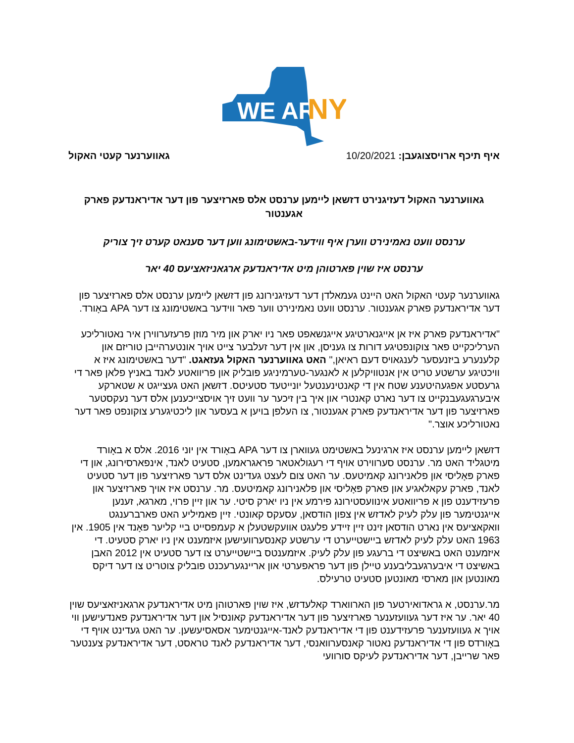WE ARE
NY
איף תיכף ארויסצוגעבן: 10/20/2021
גאווערנער קעטי האקול
גאווערנער האקול דעזיגנירט דזשאן ליימען ערנסט אלס פארזיצער פון דער אדיראנדעק פארק אגענטור
ערנסט וועט נאמינירט ווערן איף ווידער-באשטימונג ווען דער סענאט קערט זיך צוריק
ערנסט איז שוין פארטוהן מיט אדיראנדעק ארגאניזאציעס 40 יאר
גאווערנער קעטי האקול האט היינט געמאלדן דער דעזיגנירונג פון דזשאן ליימען ערנסט אלס פארזיצער פון דער אדיראנדעק פארק אגענטור. ערנסט וועט נאמינירט ווער פאר ווידער באשטימונג צו דער APA באָורד.
"אדיראנדעק פארק איז אן אייגנארטיגע אייגנשאפט פאר ניו יארק און מיר מוזן פרעזערווירן איר נאטורליכע הערליכקייט פאר צוקונפטיגע דורות צו געניסן, און אין דער זעלבער צייט אויך אונטערהייבן טוריזם און קלענערע ביזנעסער לענגאויס דעם ראיאן," האט גאווערנער האקול געזאגט. "דער באשטימונג איז א וויכטיגע ערשטע טריט אין אנטוויקלען א לאנגער-טערמיניגע פובליק און פריוואטע לאנד באניץ פלאן פאר די גרעסטע אפגעהיטענע שטח אין די קאנטינענטעל יונייטעד סטעיטס. דזשאן האט געצייגט א שטארקע איבערגעגעבנקייט צו דער נארט קאנטרי און איך בין זיכער ער וועט זיך אויסצייכענען אלס דער נעקסטער פארזיצער פון דער אדיראנדעק פארק אגענטור, צו העלפן בויען א בעסער און ליכטיגערע צוקונפט פאר דער נאטורליכע אוצר."
דזשאן ליימען ערנסט איז ארגינעל באשטימט געווארן צו דער APA באָורד אין יוני 2016. אלס א באָורד מיטגליד האט מר. ערנסט סערווירט אויף די רעגולאטאר פראגראמען, סטעיט לאנד, אינפארסירונג, און די פארק פּאָליסי און פלאנירונג קאמיטעס. ער האט צום לעצט געדינט אלס דער פארזיצער פון דער סטעיט לאנד, פארק עקאלאגיע און פארק פּאָליסי און פלאנירונג קאמיטעס. מר. ערנסט איז אויך פארזיצער און פרעזידענט פון א פריוואטע אינוועסטירונג פירמע אין ניו יארק סיטי. ער און זיין פרוי, מארגא, זענען אייגנטימער פון עלק לעיק לאדזש אין צפון הודסאן, עסעקס קאונטי. זיין פאמיליע האט פארברענגט וואקאציעס אין נארט הודסאן זינט זיין זיידע פלעגט אוועקשטעלן א קעמפסייט ביי קליער פּאָנד אין 1905. אין 1963 האט עלק לעיק לאדזש ביישטייערט די ערשטע קאנסערוועישען איזמענט אין ניו יארק סטעיט. די איזמענט האט באשיצט די ברעגע פון עלק לעיק. איזמענטס ביישטייערט צו דער סטעיט אין 2012 האבן באשיצט די איבערגעבליבענע טיילן פון דער פראפערטי און אריינגערעכנט פובליק צוטריט צו דער דיקס מאונטען און מארסי מאונטען סטעיט טרעילס.
מר.ערנסט, א גראדואירטער פון הארווארד קאלעדזש, איז שוין פארטוהן מיט אדיראנדעק ארגאניזאציעס שוין 40 יאר. ער איז דער געוועזענער פארזיצער פון דער אדיראנדעק קאונסיל און דער אדיראנדעק פאנדעישען ווי אויך א געוועזענער פרעזידענט פון די אדיראנדעק לאנד-אייגנטימער אסאסיעשען. ער האט געדינט אויף די באָורדס פון די אדיראנדעק נאטור קאנסערוואנסי, דער אדיראנדעק לאנד טראסט, דער אדיראנדעק צענטער פאר שרייבן, דער אדיראנדעק לעיקס סורוועי